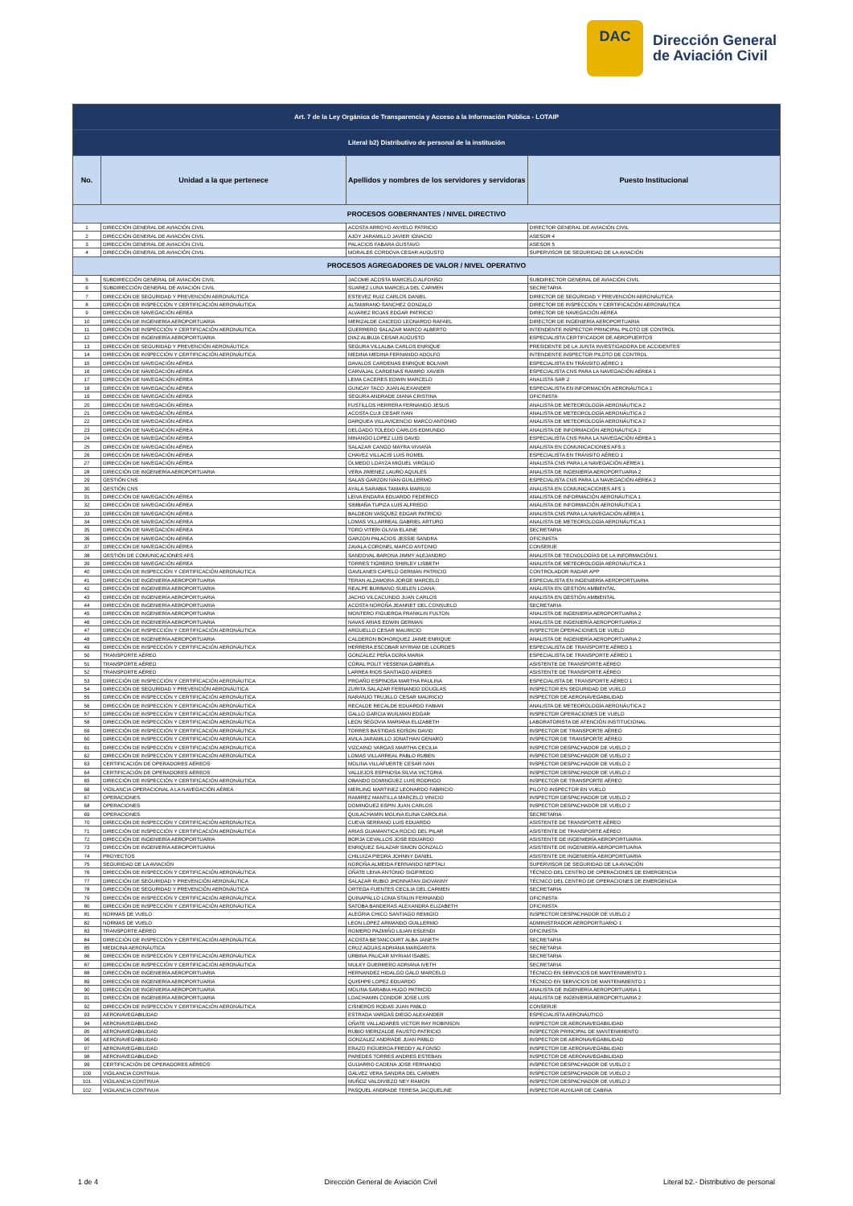DAC
Dirección General
de Aviación Civil
| Art. 7 de la Ley Orgánica de Transparencia y Acceso a la Información Pública - LOTAIP | | | |
| Literal b2) Distributivo de personal de la institución | | | |
| No. | Unidad a la que pertenece | Apellidos y nombres de los servidores y servidoras | Puesto Institucional |
| PROCESOS GOBERNANTES / NIVEL DIRECTIVO | | | |
| 1 | DIRECCIÓN GENERAL DE AVIACIÓN CIVIL | ACOSTA ARROYO ANYELO PATRICIO | DIRECTOR GENERAL DE AVIACIÓN CIVIL |
| 2 | DIRECCIÓN GENERAL DE AVIACIÓN CIVIL | AJOY JARAMILLO JAVIER IGNACIO | ASESOR 4 |
| 3 | DIRECCIÓN GENERAL DE AVIACIÓN CIVIL | PALACIOS FABARA GUSTAVO | ASESOR 5 |
| 4 | DIRECCIÓN GENERAL DE AVIACIÓN CIVIL | MORALES CORDOVA CESAR AUGUSTO | SUPERVISOR DE SEGURIDAD DE LA AVIACIÓN |
| PROCESOS AGREGADORES DE VALOR / NIVEL OPERATIVO | | | |
| 5 | SUBDIRECCIÓN GENERAL DE AVIACIÓN CIVIL | JACOME ACOSTA MARCELO ALFONSO | SUBDIRECTOR GENERAL DE AVIACIÓN CIVIL |
| 6 | SUBDIRECCIÓN GENERAL DE AVIACIÓN CIVIL | SUAREZ LUNA MARCELA DEL CARMEN | SECRETARIA |
| 7 | DIRECCIÓN DE SEGURIDAD Y PREVENCIÓN AERONÁUTICA | ESTEVEZ RUIZ CARLOS DANIEL | DIRECTOR DE SEGURIDAD Y PREVENCIÓN AERONÁUTICA |
| 8 | DIRECCIÓN DE INSPECCIÓN Y CERTIFICACIÓN AERONÁUTICA | ALTAMIRANO SANCHEZ GONZALO | DIRECTOR DE INSPECCIÓN Y CERTIFICACIÓN AERONÁUTICA |
| 9 | DIRECCIÓN DE NAVEGACIÓN AÉREA | ALVAREZ ROJAS EDGAR PATRICIO | DIRECTOR DE NAVEGACIÓN AÉREA |
| 10 | DIRECCIÓN DE INGENIERÍA AEROPORTUARIA | MERIZALDE CAICEDO LEONARDO RAFAEL | DIRECTOR DE INGENIERÍA AEROPORTUARIA |
| 11 | DIRECCIÓN DE INSPECCIÓN Y CERTIFICACIÓN AERONÁUTICA | GUERRERO SALAZAR MARCO ALBERTO | INTENDENTE INSPECTOR PRINCIPAL PILOTO DE CONTROL |
| 12 | DIRECCIÓN DE INGENIERÍA AEROPORTUARIA | DIAZ ALBUJA CESAR AUGUSTO | ESPECIALISTA CERTIFICADOR DE AEROPUERTOS |
| 13 | DIRECCIÓN DE SEGURIDAD Y PREVENCIÓN AERONÁUTICA | SEGURA VILLALBA CARLOS ENRIQUE | PRESIDENTE DE LA JUNTA INVESTIGADORA DE ACCIDENTES |
| 14 | DIRECCIÓN DE INSPECCIÓN Y CERTIFICACIÓN AERONÁUTICA | MEDINA MEDINA FERNANDO ADOLFO | INTENDENTE INSPECTOR PILOTO DE CONTROL |
| 15 | DIRECCIÓN DE NAVEGACIÓN AÉREA | DAVALOS CARDENAS ENRIQUE BOLIVAR | ESPECIALISTA EN TRÁNSITO AÉREO 1 |
| 16 | DIRECCIÓN DE NAVEGACIÓN AÉREA | CARVAJAL CARDENAS RAMIRO XAVIER | ESPECIALISTA CNS PARA LA NAVEGACIÓN AÉREA 1 |
| 17 | DIRECCIÓN DE NAVEGACIÓN AÉREA | LEMA CACERES EDWIN MARCELO | ANALISTA SAR 2 |
| 18 | DIRECCIÓN DE NAVEGACIÓN AÉREA | GUNCAY TACO JUAN ALEXANDER | ESPECIALISTA EN INFORMACIÓN AERONÁUTICA 1 |
| 19 | DIRECCIÓN DE NAVEGACIÓN AÉREA | SEGURA ANDRADE DIANA CRISTINA | OFICINISTA |
| 20 | DIRECCIÓN DE NAVEGACIÓN AÉREA | FUSTILLOS HERRERA FERNANDO JESUS | ANALISTA DE METEOROLOGÍA AERONÁUTICA 2 |
| 21 | DIRECCIÓN DE NAVEGACIÓN AÉREA | ACOSTA CUJI CESAR IVAN | ANALISTA DE METEOROLOGÍA AERONÁUTICA 2 |
| 22 | DIRECCIÓN DE NAVEGACIÓN AÉREA | DARQUEA VILLAVICENCIO MARCO ANTONIO | ANALISTA DE METEOROLOGÍA AERONÁUTICA 2 |
| 23 | DIRECCIÓN DE NAVEGACIÓN AÉREA | DELGADO TOLEDO CARLOS EDMUNDO | ANALISTA DE INFORMACIÓN AERONÁUTICA 2 |
| 24 | DIRECCIÓN DE NAVEGACIÓN AÉREA | MINANGO LOPEZ LUIS DAVID | ESPECIALISTA CNS PARA LA NAVEGACIÓN AÉREA 1 |
| 25 | DIRECCIÓN DE NAVEGACIÓN AÉREA | SALAZAR CANGO MAYRA VIVIANA | ANALISTA EN COMUNICACIONES AFS 1 |
| 26 | DIRECCIÓN DE NAVEGACIÓN AÉREA | CHAVEZ VILLACIS LUIS ROMEL | ESPECIALISTA EN TRÁNSITO AÉREO 1 |
| 27 | DIRECCIÓN DE NAVEGACIÓN AÉREA | OLMEDO LOAYZA MIGUEL VIRGILIO | ANALISTA CNS PARA LA NAVEGACIÓN AÉREA 1 |
| 28 | DIRECCIÓN DE INGENIERÍA AEROPORTUARIA | VERA JIMENEZ LAURO AQUILES | ANALISTA DE INGENIERÍA AEROPORTUARIA 2 |
| 29 | GESTIÓN CNS | SALAS GARZON IVAN GUILLERMO | ESPECIALISTA CNS PARA LA NAVEGACIÓN AÉREA 2 |
| 30 | GESTIÓN CNS | AYALA SARABIA TAMARA MARIUXI | ANALISTA EN COMUNICACIONES AFS 1 |
| 31 | DIRECCIÓN DE NAVEGACIÓN AÉREA | LEIVA ENDARA EDUARDO FEDERICO | ANALISTA DE INFORMACIÓN AERONÁUTICA 1 |
| 32 | DIRECCIÓN DE NAVEGACIÓN AÉREA | SIMBAÑA TUPIZA LUIS ALFREDO | ANALISTA DE INFORMACIÓN AERONÁUTICA 1 |
| 33 | DIRECCIÓN DE NAVEGACIÓN AÉREA | BALDEON VASQUEZ EDGAR PATRICIO | ANALISTA CNS PARA LA NAVEGACIÓN AÉREA 1 |
| 34 | DIRECCIÓN DE NAVEGACIÓN AÉREA | LOMAS VILLARREAL GABRIEL ARTURO | ANALISTA DE METEOROLOGÍA AERONÁUTICA 1 |
| 35 | DIRECCIÓN DE NAVEGACIÓN AÉREA | TORO VITERI OLIVIA ELAINE | SECRETARIA |
| 36 | DIRECCIÓN DE NAVEGACIÓN AÉREA | GARZON PALACIOS JESSIE SANDRA | OFICINISTA |
| 37 | DIRECCIÓN DE NAVEGACIÓN AÉREA | ZAVALA CORONEL MARCO ANTONIO | CONSERJE |
| 38 | GESTIÓN DE COMUNICACIONES AFS | SANDOVAL BARONA JIMMY ALEJANDRO | ANALISTA DE TECNOLOGÍAS DE LA INFORMACIÓN 1 |
| 39 | DIRECCIÓN DE NAVEGACIÓN AÉREA | TORRES TIGRERO SHIRLEY LISBETH | ANALISTA DE METEOROLOGÍA AERONÁUTICA 1 |
| 40 | DIRECCIÓN DE INSPECCIÓN Y CERTIFICACIÓN AERONÁUTICA | GAVILANES CAPELO GERMAN PATRICIO | CONTROLADOR RADAR APP |
| 41 | DIRECCIÓN DE INGENIERÍA AEROPORTUARIA | TERAN ALZAMORA JORGE MARCELO | ESPECIALISTA EN INGENIERÍA AEROPORTUARIA |
| 42 | DIRECCIÓN DE INGENIERÍA AEROPORTUARIA | REALPE BURBANO SUELEN LOANA | ANALISTA EN GESTIÓN AMBIENTAL |
| 43 | DIRECCIÓN DE INGENIERÍA AEROPORTUARIA | JACHO VILCACUNDO JUAN CARLOS | ANALISTA EN GESTIÓN AMBIENTAL |
| 44 | DIRECCIÓN DE INGENIERÍA AEROPORTUARIA | ACOSTA NOROÑA JEANNET DEL CONSUELO | SECRETARIA |
| 45 | DIRECCIÓN DE INGENIERÍA AEROPORTUARIA | MONTERO FIGUEROA FRANKLIN FULTON | ANALISTA DE INGENIERÍA AEROPORTUARIA 2 |
| 46 | DIRECCIÓN DE INGENIERÍA AEROPORTUARIA | NAVAS ARIAS EDWIN GERMAN | ANALISTA DE INGENIERÍA AEROPORTUARIA 2 |
| 47 | DIRECCIÓN DE INSPECCIÓN Y CERTIFICACIÓN AERONÁUTICA | ARGUELLO CESAR MAURICIO | INSPECTOR OPERACIONES DE VUELO |
| 48 | DIRECCIÓN DE INGENIERÍA AEROPORTUARIA | CALDERON BOHORQUEZ JAIME ENRIQUE | ANALISTA DE INGENIERÍA AEROPORTUARIA 2 |
| 49 | DIRECCIÓN DE INSPECCIÓN Y CERTIFICACIÓN AERONÁUTICA | HERRERA ESCOBAR MYRIAM DE LOURDES | ESPECIALISTA DE TRANSPORTE AÉREO 1 |
| 50 | TRANSPORTE AÉREO | GONZALEZ PEÑA DORA MARIA | ESPECIALISTA DE TRANSPORTE AÉREO 1 |
| 51 | TRANSPORTE AÉREO | CORAL POLIT YESSENIA GABRIELA | ASISTENTE DE TRANSPORTE AÉREO |
| 52 | TRANSPORTE AÉREO | LARREA RIOS SANTIAGO ANDRES | ASISTENTE DE TRANSPORTE AÉREO |
| 53 | DIRECCIÓN DE INSPECCIÓN Y CERTIFICACIÓN AERONÁUTICA | PROAÑO ESPINOSA MARTHA PAULINA | ESPECIALISTA DE TRANSPORTE AÉREO 1 |
| 54 | DIRECCIÓN DE SEGURIDAD Y PREVENCIÓN AERONÁUTICA | ZURITA SALAZAR FERNANDO DOUGLAS | INSPECTOR EN SEGURIDAD DE VUELO |
| 55 | DIRECCIÓN DE INSPECCIÓN Y CERTIFICACIÓN AERONÁUTICA | NARANJO TRUJILLO CESAR MAURICIO | INSPECTOR DE AERONAVEGABILIDAD |
| 56 | DIRECCIÓN DE INSPECCIÓN Y CERTIFICACIÓN AERONÁUTICA | RECALDE RECALDE EDUARDO FABIAN | ANALISTA DE METEOROLOGÍA AERONÁUTICA 2 |
| 57 | DIRECCIÓN DE INSPECCIÓN Y CERTIFICACIÓN AERONÁUTICA | GALLO GARCIA WUILMAN EDGAR | INSPECTOR OPERACIONES DE VUELO |
| 58 | DIRECCIÓN DE INSPECCIÓN Y CERTIFICACIÓN AERONÁUTICA | LEON SEGOVIA MARIANA ELIZABETH | LABORATORISTA DE ATENCIÓN INSTITUCIONAL |
| 59 | DIRECCIÓN DE INSPECCIÓN Y CERTIFICACIÓN AERONÁUTICA | TORRES BASTIDAS EDISON DAVID | INSPECTOR DE TRANSPORTE AÉREO |
| 60 | DIRECCIÓN DE INSPECCIÓN Y CERTIFICACIÓN AERONÁUTICA | AVILA JARAMILLO JONATHAN GENARO | INSPECTOR DE TRANSPORTE AÉREO |
| 61 | DIRECCIÓN DE INSPECCIÓN Y CERTIFICACIÓN AERONÁUTICA | VIZCAINO VARGAS MARTHA CECILIA | INSPECTOR DESPACHADOR DE VUELO 2 |
| 62 | DIRECCIÓN DE INSPECCIÓN Y CERTIFICACIÓN AERONÁUTICA | LOMAS VILLARREAL PABLO RUBEN | INSPECTOR DESPACHADOR DE VUELO 2 |
| 63 | CERTIFICACIÓN DE OPERADORES AÉREOS | MOLINA VILLAFUERTE CESAR IVAN | INSPECTOR DESPACHADOR DE VUELO 2 |
| 64 | CERTIFICACIÓN DE OPERADORES AÉREOS | VALLEJOS ESPINOSA SILVIA VICTORIA | INSPECTOR DESPACHADOR DE VUELO 2 |
| 65 | DIRECCIÓN DE INSPECCIÓN Y CERTIFICACIÓN AERONÁUTICA | OBANDO DOMINGUEZ LUIS RODRIGO | INSPECTOR DE TRANSPORTE AÉREO |
| 66 | VIGILANCIA OPERACIONAL A LA NAVEGACIÓN AÉREA | MERLING MARTINEZ LEONARDO FABRICIO | PILOTO INSPECTOR EN VUELO |
| 67 | OPERACIONES | RAMIREZ MANTILLA MARCELO VINICIO | INSPECTOR DESPACHADOR DE VUELO 2 |
| 68 | OPERACIONES | DOMINGUEZ ESPIN JUAN CARLOS | INSPECTOR DESPACHADOR DE VUELO 2 |
| 69 | OPERACIONES | QUILACHAMIN MOLINA ELINA CAROLINA | SECRETARIA |
| 70 | DIRECCIÓN DE INSPECCIÓN Y CERTIFICACIÓN AERONÁUTICA | CUEVA SERRANO LUIS EDUARDO | ASISTENTE DE TRANSPORTE AÉREO |
| 71 | DIRECCIÓN DE INSPECCIÓN Y CERTIFICACIÓN AERONÁUTICA | ARIAS GUAMANTICA ROCIO DEL PILAR | ASISTENTE DE TRANSPORTE AÉREO |
| 72 | DIRECCIÓN DE INGENIERÍA AEROPORTUARIA | BORJA CEVALLOS JOSE EDUARDO | ASISTENTE DE INGENIERÍA AEROPORTUARIA |
| 73 | DIRECCIÓN DE INGENIERÍA AEROPORTUARIA | ENRIQUEZ SALAZAR SIMON GONZALO | ASISTENTE DE INGENIERÍA AEROPORTUARIA |
| 74 | PROYECTOS | CHILUIZA PIEDRA JOHNNY DANIEL | ASISTENTE DE INGENIERÍA AEROPORTUARIA |
| 75 | SEGURIDAD DE LA AVIACIÓN | NOROÑA ALMEIDA FERNANDO NEPTALI | SUPERVISOR DE SEGURIDAD DE LA AVIACIÓN |
| 76 | DIRECCIÓN DE INSPECCIÓN Y CERTIFICACIÓN AERONÁUTICA | OÑATE LEIVA ANTONIO SIGIFREDO | TÉCNICO DEL CENTRO DE OPERACIONES DE EMERGENCIA |
| 77 | DIRECCIÓN DE SEGURIDAD Y PREVENCIÓN AERONÁUTICA | SALAZAR RUBIO JHONNATAN GIOVANNY | TÉCNICO DEL CENTRO DE OPERACIONES DE EMERGENCIA |
| 78 | DIRECCIÓN DE SEGURIDAD Y PREVENCIÓN AERONÁUTICA | ORTEGA FUENTES CECILIA DEL CARMEN | SECRETARIA |
| 79 | DIRECCIÓN DE INSPECCIÓN Y CERTIFICACIÓN AERONÁUTICA | QUINAPALLO LOMA STALIN FERNANDO | OFICINISTA |
| 80 | DIRECCIÓN DE INSPECCIÓN Y CERTIFICACIÓN AERONÁUTICA | SATOBA BANDERAS ALEXANDRA ELIZABETH | OFICINISTA |
| 81 | NORMAS DE VUELO | ALEGRIA CHICO SANTIAGO REMIGIO | INSPECTOR DESPACHADOR DE VUELO 2 |
| 82 | NORMAS DE VUELO | LEON LOPEZ ARMANDO GUILLERMO | ADMINISTRADOR AEROPORTUARIO 1 |
| 83 | TRANSPORTE AÉREO | ROMERO PAZMIÑO LILIAN ESLENDI | OFICINISTA |
| 84 | DIRECCIÓN DE INSPECCIÓN Y CERTIFICACIÓN AERONÁUTICA | ACOSTA BETANCOURT ALBA JANETH | SECRETARIA |
| 85 | MEDICINA AERONÁUTICA | CRUZ AGUAS ADRIANA MARGARITA | SECRETARIA |
| 86 | DIRECCIÓN DE INSPECCIÓN Y CERTIFICACIÓN AERONÁUTICA | URBINA PAUCAR MYRIAM ISABEL | SECRETARIA |
| 87 | DIRECCIÓN DE INSPECCIÓN Y CERTIFICACIÓN AERONÁUTICA | MULKY GUERRERO ADRIANA IVETH | SECRETARIA |
| 88 | DIRECCIÓN DE INGENIERÍA AEROPORTUARIA | HERNANDEZ HIDALGO GALO MARCELO | TÉCNICO EN SERVICIOS DE MANTENIMIENTO 1 |
| 89 | DIRECCIÓN DE INGENIERÍA AEROPORTUARIA | QUISHPE LOPEZ EDUARDO | TÉCNICO EN SERVICIOS DE MANTENIMIENTO 1 |
| 90 | DIRECCIÓN DE INGENIERÍA AEROPORTUARIA | MOLINA SARABIA HUGO PATRICIO | ANALISTA DE INGENIERÍA AEROPORTUARIA 1 |
| 91 | DIRECCIÓN DE INGENIERÍA AEROPORTUARIA | LOACHAMIN CONDOR JOSE LUIS | ANALISTA DE INGENIERÍA AEROPORTUARIA 2 |
| 92 | DIRECCIÓN DE INSPECCIÓN Y CERTIFICACIÓN AERONÁUTICA | CISNEROS RODAS JUAN PABLO | CONSERJE |
| 93 | AERONAVEGABILIDAD | ESTRADA VARGAS DIEGO ALEXANDER | ESPECIALISTA AERONÁUTICO |
| 94 | AERONAVEGABILIDAD | OÑATE VALLADARES VICTOR RAY ROBINSON | INSPECTOR DE AERONAVEGABILIDAD |
| 95 | AERONAVEGABILIDAD | RUBIO MERIZALDE FAUSTO PATRICIO | INSPECTOR PRINCIPAL DE MANTENIMIENTO |
| 96 | AERONAVEGABILIDAD | GONZALEZ ANDRADE JUAN PABLO | INSPECTOR DE AERONAVEGABILIDAD |
| 97 | AERONAVEGABILIDAD | ERAZO FIGUEROA FREDDY ALFONSO | INSPECTOR DE AERONAVEGABILIDAD |
| 98 | AERONAVEGABILIDAD | PAREDES TORRES ANDRES ESTEBAN | INSPECTOR DE AERONAVEGABILIDAD |
| 99 | CERTIFICACIÓN DE OPERADORES AÉREOS | GUIJARRO CADENA JOSE FERNANDO | INSPECTOR DESPACHADOR DE VUELO 2 |
| 100 | VIGILANCIA CONTINUA | GALVEZ VERA SANDRA DEL CARMEN | INSPECTOR DESPACHADOR DE VUELO 2 |
| 101 | VIGILANCIA CONTINUA | MUÑOZ VALDIVIEZO NEY RAMON | INSPECTOR DESPACHADOR DE VUELO 2 |
| 102 | VIGILANCIA CONTINUA | PASQUEL ANDRADE TERESA JACQUELINE | INSPECTOR AUXILIAR DE CABINA |
1 de 4 Dirección General de Aviación Civil Literal b2.- Distributivo de personal